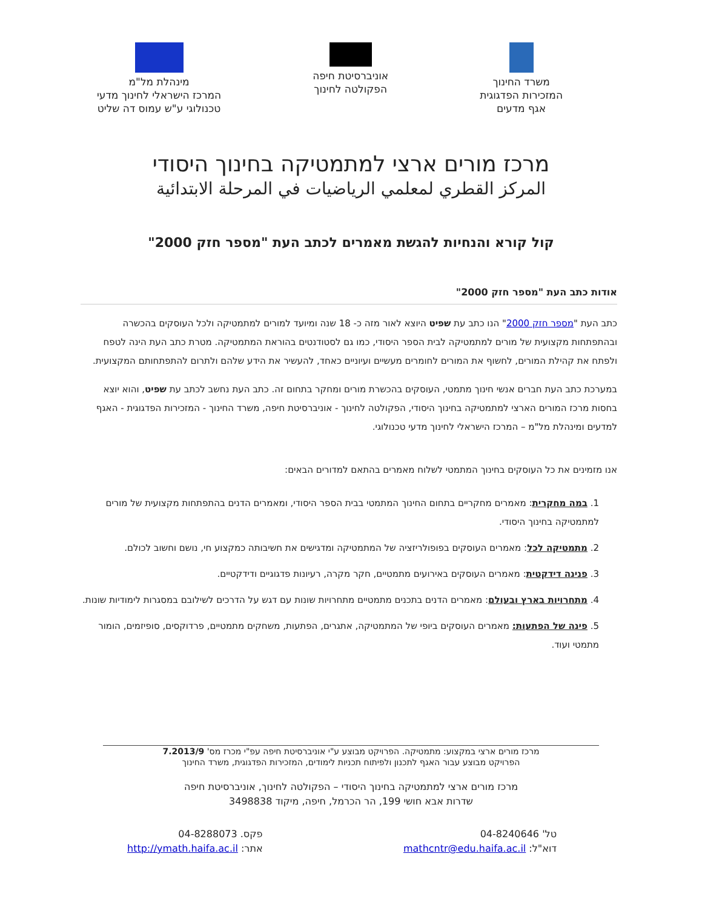משרד החינוך
המזכירות הפדגוגית
אגף מדעים
אוניברסיטת חיפה
הפקולטה לחינוך
מינהלת מל"מ
המרכז הישראלי לחינוך מדעי
טכנולוגי ע"ש עמוס דה שליט
מרכז מורים ארצי למתמטיקה בחינוך היסודי
المركز القطري لمعلمي الرياضيات في المرحلة الابتدائية
קול קורא והנחיות להגשת מאמרים לכתב העת "מספר חזק 2000"
אודות כתב העת "מספר חזק 2000"
כתב העת "מספר חזק 2000" הנו כתב עת שפיט היוצא לאור מזה כ- 18 שנה ומיועד למורים למתמטיקה ולכל העוסקים בהכשרה ובהתפתחות מקצועית של מורים למתמטיקה לבית הספר היסודי, כמו גם לסטודנטים בהוראת המתמטיקה. מטרת כתב העת הינה לטפח ולפתח את קהילת המורים, לחשוף את המורים לחומרים מעשיים ועיוניים כאחד, להעשיר את הידע שלהם ולתרום להתפתחותם המקצועית.
במערכת כתב העת חברים אנשי חינוך מתמטי, העוסקים בהכשרת מורים ומחקר בתחום זה. כתב העת נחשב לכתב עת שפיט, והוא יוצא בחסות מרכז המורים הארצי למתמטיקה בחינוך היסודי, הפקולטה לחינוך - אוניברסיטת חיפה, משרד החינוך - המזכירות הפדגוגית - האגף למדעים ומינהלת מל"מ – המרכז הישראלי לחינוך מדעי טכנולוגי.
אנו מזמינים את כל העוסקים בחינוך המתמטי לשלוח מאמרים בהתאם למדורים הבאים:
1. במה מחקרית: מאמרים מחקריים בתחום החינוך המתמטי בבית הספר היסודי, ומאמרים הדנים בהתפתחות מקצועית של מורים למתמטיקה בחינוך היסודי.
2. מתמטיקה לכל: מאמרים העוסקים בפופולריזציה של המתמטיקה ומדגישים את חשיבותה כמקצוע חי, נושם וחשוב לכולם.
3. פנינה דידקטית: מאמרים העוסקים באירועים מתמטיים, חקר מקרה, רעיונות פדגוגיים ודידקטיים.
4. מתחרויות בארץ ובעולם: מאמרים הדנים בתכנים מתמטיים מתחרויות שונות עם דגש על הדרכים לשילובם במסגרות לימודיות שונות.
5. פינה של הפתעות: מאמרים העוסקים ביופי של המתמטיקה, אתגרים, הפתעות, משחקים מתמטיים, פרדוקסים, סופיזמים, הומור מתמטי ועוד.
מרכז מורים ארצי במקצוע: מתמטיקה. הפרויקט מבוצע ע"י אוניברסיטת חיפה עפ"י מכרז מס' 7.2013/9
הפרויקט מבוצע עבור האגף לתכנון ולפיתוח תכניות לימודים, המזכירות הפדגוגית, משרד החינוך
מרכז מורים ארצי למתמטיקה בחינוך היסודי – הפקולטה לחינוך, אוניברסיטת חיפה
שדרות אבא חושי 199, הר הכרמל, חיפה, מיקוד 3498838
טל' 04-8240646
דוא"ל: mathcntr@edu.haifa.ac.il
פקס. 04-8288073
אתר: http://ymath.haifa.ac.il